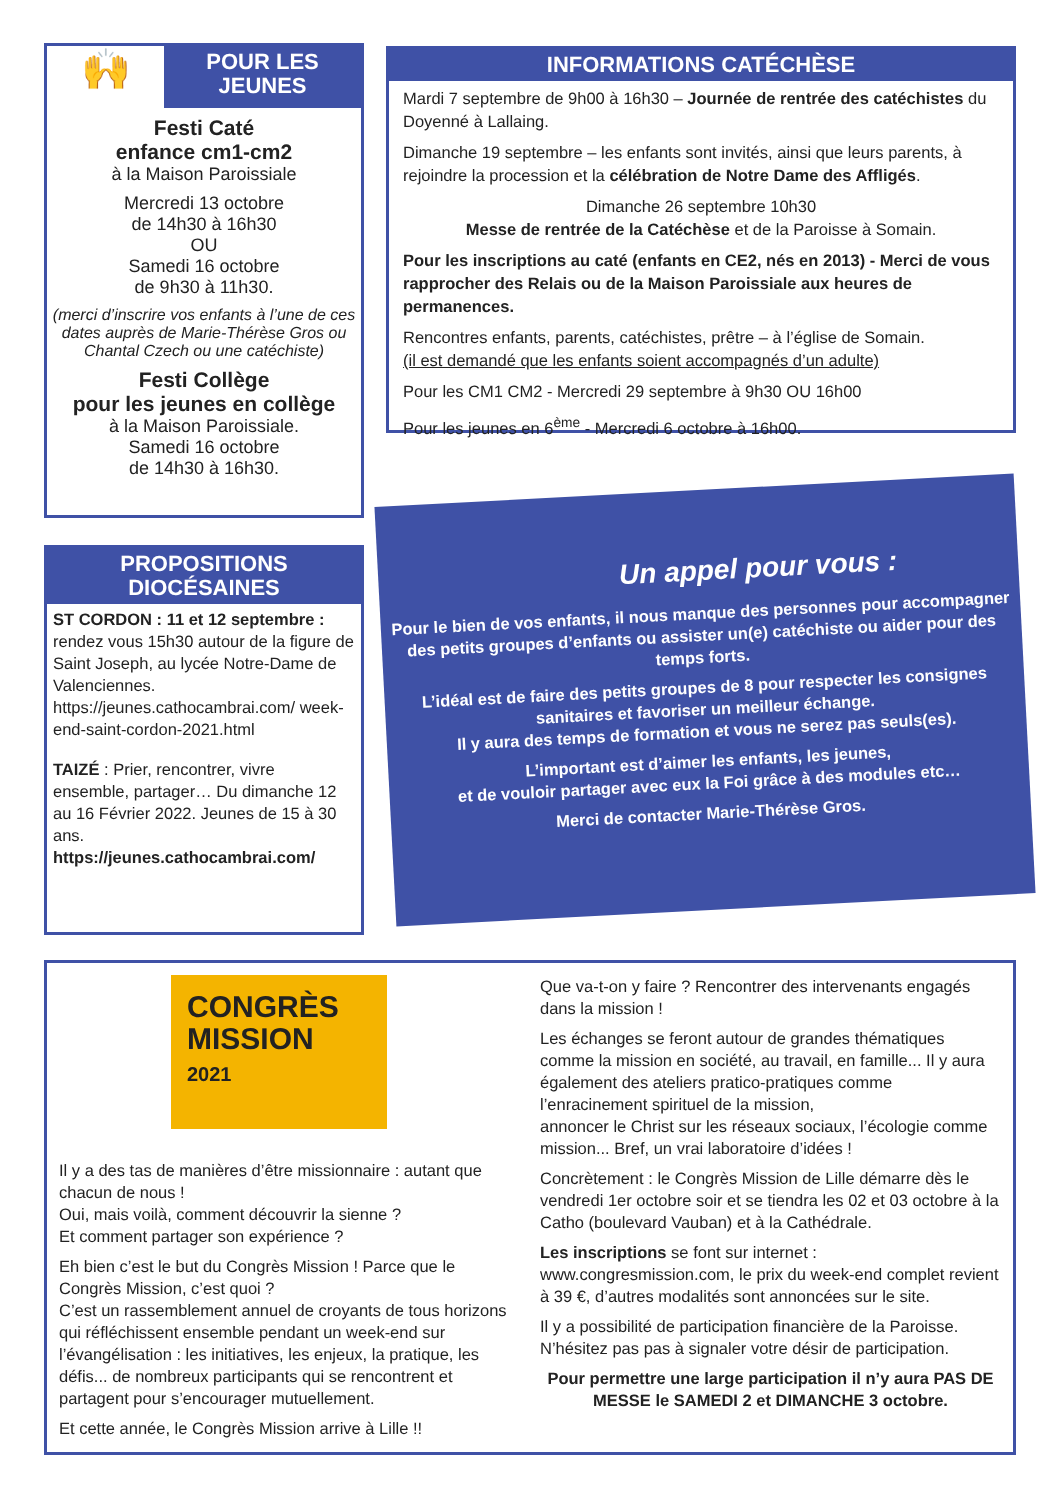🙌
POUR LES JEUNES
Festi Caté
enfance cm1-cm2
à la Maison Paroissiale
Mercredi 13 octobre
de 14h30 à 16h30
OU
Samedi 16 octobre
de 9h30 à 11h30.
(merci d’inscrire vos enfants à l’une de ces dates auprès de Marie-Thérèse Gros ou Chantal Czech ou une catéchiste)
Festi Collège
pour les jeunes en collège
à la Maison Paroissiale.
Samedi 16 octobre
de 14h30 à 16h30.
INFORMATIONS CATÉCHÈSE
Mardi 7 septembre de 9h00 à 16h30 – Journée de rentrée des catéchistes du Doyenné à Lallaing.
Dimanche 19 septembre – les enfants sont invités, ainsi que leurs parents, à rejoindre la procession et la célébration de Notre Dame des Affligés.
Dimanche 26 septembre 10h30
Messe de rentrée de la Catéchèse et de la Paroisse à Somain.
Pour les inscriptions au caté (enfants en CE2, nés en 2013) - Merci de vous rapprocher des Relais ou de la Maison Paroissiale aux heures de permanences.
Rencontres enfants, parents, catéchistes, prêtre – à l’église de Somain.
(il est demandé que les enfants soient accompagnés d’un adulte)
Pour les CM1 CM2 - Mercredi 29 septembre à 9h30 OU 16h00
Pour les jeunes en 6<sup>ème</sup> - Mercredi 6 octobre à 16h00.
PROPOSITIONS DIOCÉSAINES
ST CORDON : 11 et 12 septembre : rendez vous 15h30 autour de la figure de Saint Joseph, au lycée Notre-Dame de Valenciennes. https://jeunes.cathocambrai.com/ week-end-saint-cordon-2021.html
TAIZÉ : Prier, rencontrer, vivre ensemble, partager… Du dimanche 12 au 16 Février 2022. Jeunes de 15 à 30 ans.
https://jeunes.cathocambrai.com/
Un appel pour vous :
Pour le bien de vos enfants, il nous manque des personnes pour accompagner des petits groupes d’enfants ou assister un(e) catéchiste ou aider pour des temps forts.
L’idéal est de faire des petits groupes de 8 pour respecter les consignes sanitaires et favoriser un meilleur échange.
Il y aura des temps de formation et vous ne serez pas seuls(es).
L’important est d’aimer les enfants, les jeunes,
et de vouloir partager avec eux la Foi grâce à des modules etc…
Merci de contacter Marie-Thérèse Gros.
CONGRÈS MISSION
2021
Il y a des tas de manières d’être missionnaire : autant que chacun de nous !
Oui, mais voilà, comment découvrir la sienne ?
Et comment partager son expérience ?
Eh bien c’est le but du Congrès Mission ! Parce que le Congrès Mission, c’est quoi ?
C’est un rassemblement annuel de croyants de tous horizons qui réfléchissent ensemble pendant un week-end sur l’évangélisation : les initiatives, les enjeux, la pratique, les défis... de nombreux participants qui se rencontrent et partagent pour s’encourager mutuellement.
Et cette année, le Congrès Mission arrive à Lille !!
Que va-t-on y faire ? Rencontrer des intervenants engagés dans la mission !
Les échanges se feront autour de grandes thématiques comme la mission en société, au travail, en famille... Il y aura également des ateliers pratico-pratiques comme l’enracinement spirituel de la mission,
annoncer le Christ sur les réseaux sociaux, l’écologie comme mission... Bref, un vrai laboratoire d’idées !
Concrètement : le Congrès Mission de Lille démarre dès le vendredi 1er octobre soir et se tiendra les 02 et 03 octobre à la Catho (boulevard Vauban) et à la Cathédrale.
Les inscriptions se font sur internet : www.congresmission.com, le prix du week-end complet revient à 39 €, d’autres modalités sont annoncées sur le site.
Il y a possibilité de participation financière de la Paroisse. N’hésitez pas pas à signaler votre désir de participation.
Pour permettre une large participation il n’y aura PAS DE MESSE le SAMEDI 2 et DIMANCHE 3 octobre.